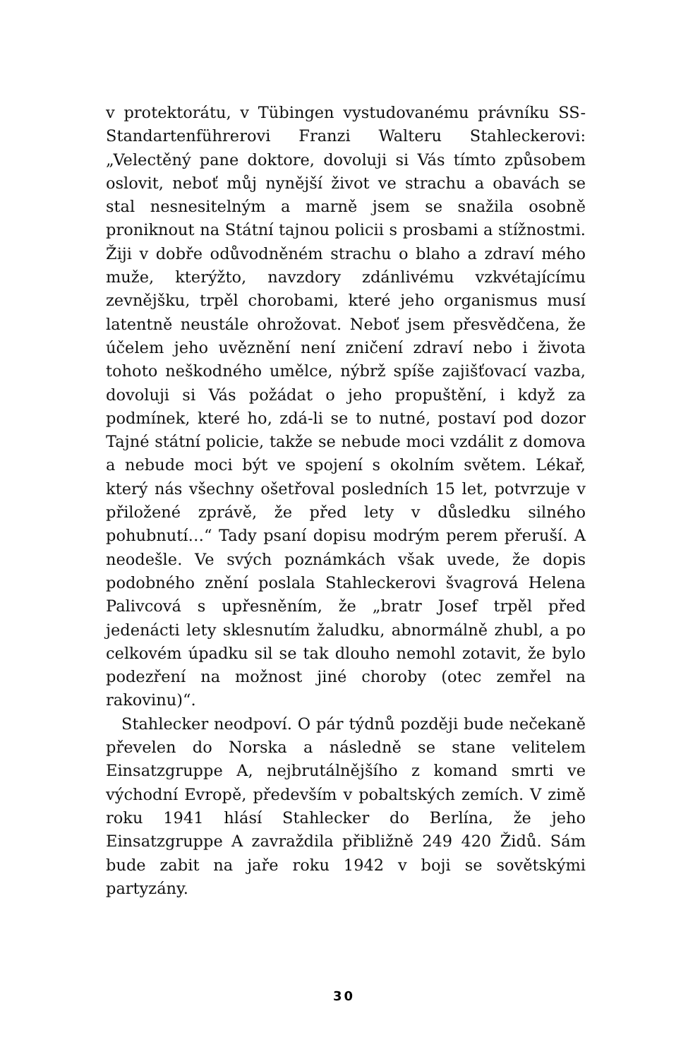v protektorátu, v Tübingen vystudovanému právníku SS-Standartenführerovi Franzi Walteru Stahleckerovi: „Velectěný pane doktore, dovoluji si Vás tímto způsobem oslovit, neboť můj nynější život ve strachu a obavách se stal nesnesitelným a marně jsem se snažila osobně proniknout na Státní tajnou policii s prosbami a stížnostmi. Žiji v dobře odůvodněném strachu o blaho a zdraví mého muže, kterýžto, navzdory zdánlivému vzkvétajícímu zevnějšku, trpěl chorobami, které jeho organismus musí latentně neustále ohrožovat. Neboť jsem přesvědčena, že účelem jeho uvěznění není zničení zdraví nebo i života tohoto neškodného umělce, nýbrž spíše zajišťovací vazba, dovoluji si Vás požádat o jeho propuštění, i když za podmínek, které ho, zdá-li se to nutné, postaví pod dozor Tajné státní policie, takže se nebude moci vzdálit z domova a nebude moci být ve spojení s okolním světem. Lékař, který nás všechny ošetřoval posledních 15 let, potvrzuje v přiložené zprávě, že před lety v důsledku silného pohubnutí…“ Tady psaní dopisu modrým perem přeruší. A neodešle. Ve svých poznámkách však uvede, že dopis podobného znění poslala Stahleckerovi švagrová Helena Palivcová s upřesněním, že „bratr Josef trpěl před jedenácti lety sklesnutím žaludku, abnormálně zhubl, a po celkovém úpadku sil se tak dlouho nemohl zotavit, že bylo podezření na možnost jiné choroby (otec zemřel na rakovinu)“.
Stahlecker neodpoví. O pár týdnů později bude nečekaně převelen do Norska a následně se stane velitelem Einsatzgruppe A, nejbrutálnějšího z komand smrti ve východní Evropě, především v pobaltských zemích. V zimě roku 1941 hlásí Stahlecker do Berlína, že jeho Einsatzgruppe A zavraždila přibližně 249 420 Židů. Sám bude zabit na jaře roku 1942 v boji se sovětskými partyzány.
30